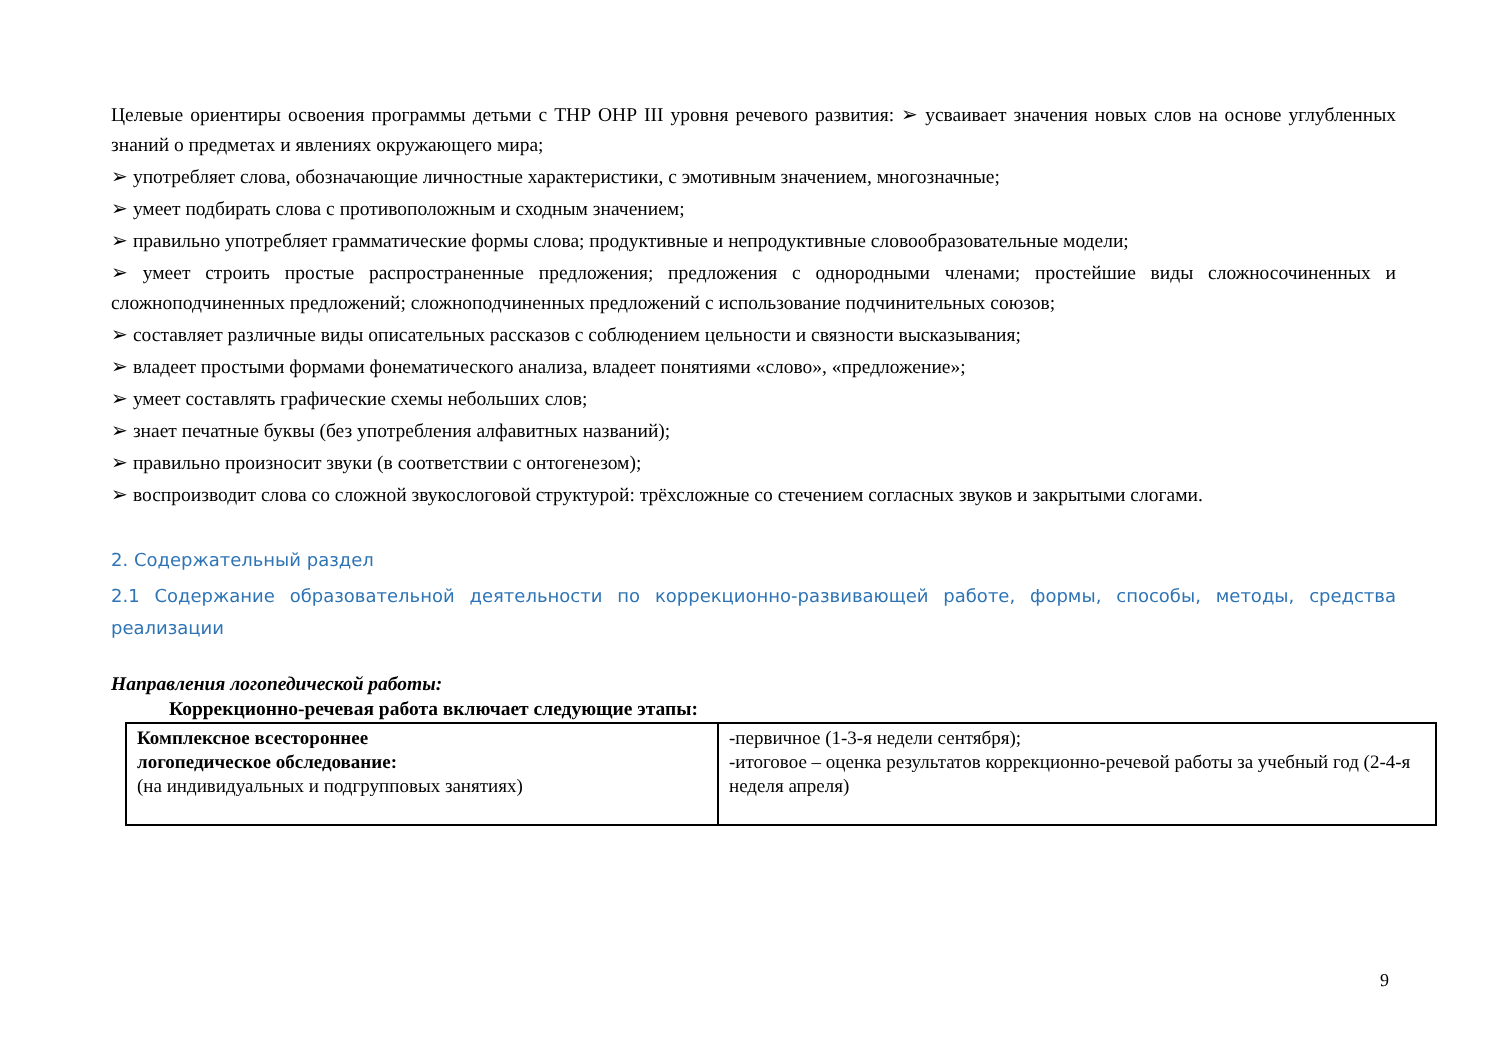Целевые ориентиры освоения программы детьми с ТНР ОНР III уровня речевого развития: ➢ усваивает значения новых слов на основе углубленных знаний о предметах и явлениях окружающего мира;
➢ употребляет слова, обозначающие личностные характеристики, с эмотивным значением, многозначные;
➢ умеет подбирать слова с противоположным и сходным значением;
➢ правильно употребляет грамматические формы слова; продуктивные и непродуктивные словообразовательные модели;
➢ умеет строить простые распространенные предложения; предложения с однородными членами; простейшие виды сложносочиненных и сложноподчиненных предложений; сложноподчиненных предложений с использование подчинительных союзов;
➢ составляет различные виды описательных рассказов с соблюдением цельности и связности высказывания;
➢ владеет простыми формами фонематического анализа, владеет понятиями «слово», «предложение»;
➢ умеет составлять графические схемы небольших слов;
➢ знает печатные буквы (без употребления алфавитных названий);
➢ правильно произносит звуки (в соответствии с онтогенезом);
➢ воспроизводит слова со сложной звукослоговой структурой: трёхсложные со стечением согласных звуков и закрытыми слогами.
2. Содержательный раздел
2.1 Содержание образовательной деятельности по коррекционно-развивающей работе, формы, способы, методы, средства реализации
Направления логопедической работы:
Коррекционно-речевая работа включает следующие этапы:
| Комплексное всестороннее логопедическое обследование: (на индивидуальных и подгрупповых занятиях) | -первичное (1-3-я недели сентября); -итоговое – оценка результатов коррекционно-речевой работы за учебный год (2-4-я неделя апреля) |
9